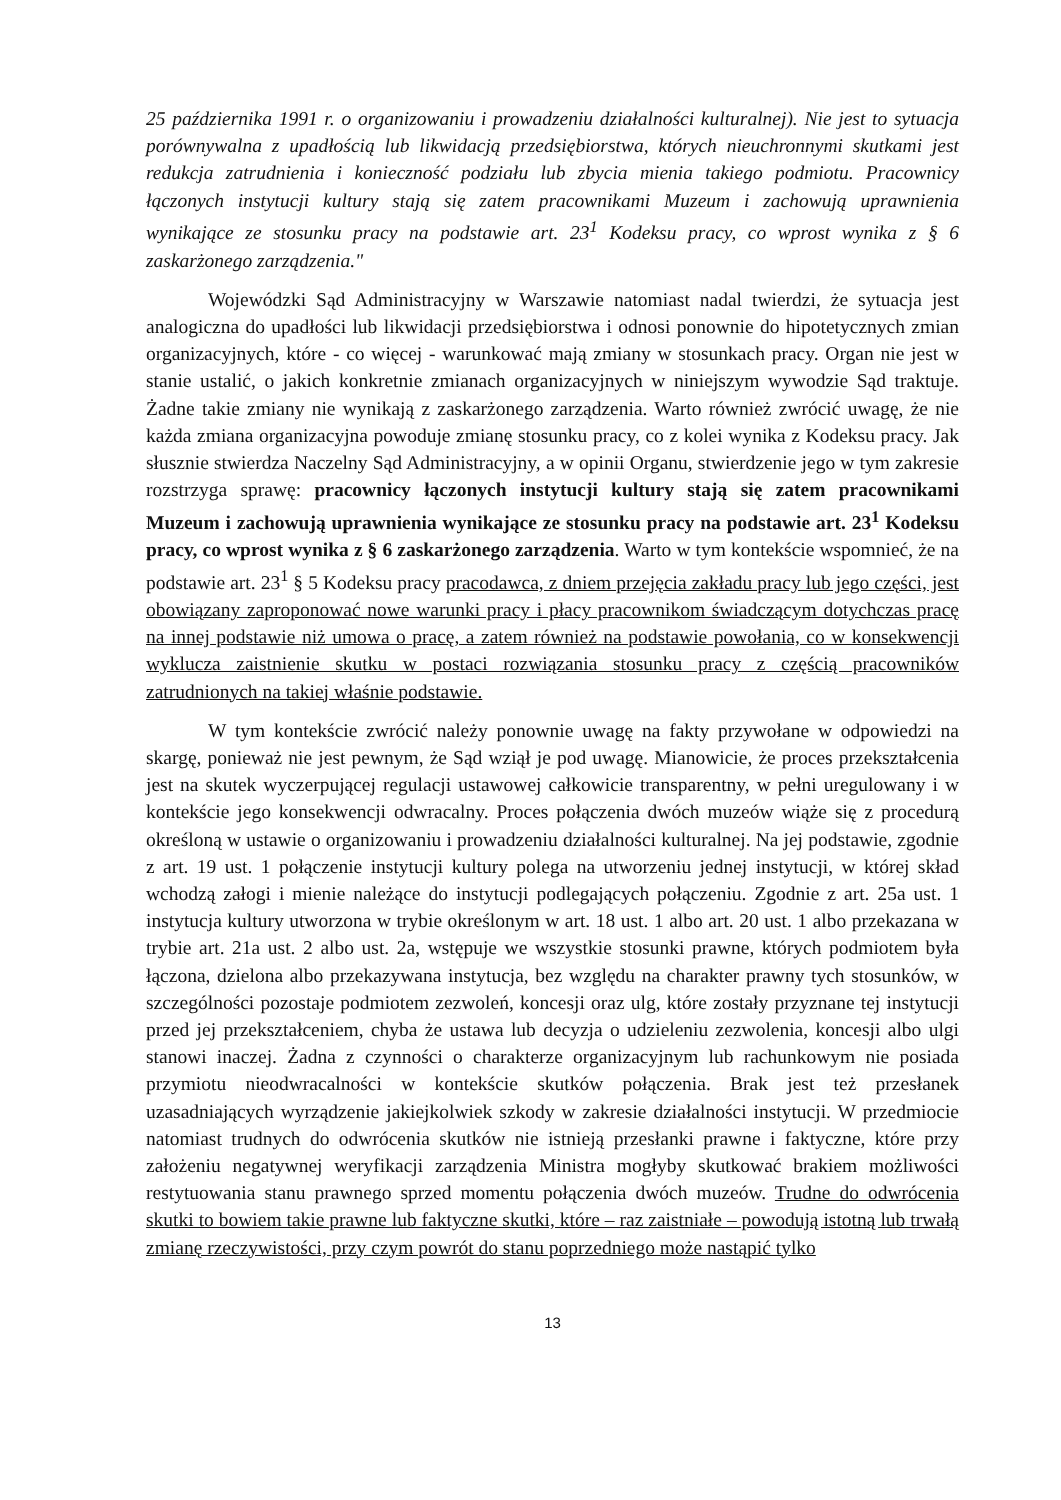25 października 1991 r. o organizowaniu i prowadzeniu działalności kulturalnej). Nie jest to sytuacja porównywalna z upadłością lub likwidacją przedsiębiorstwa, których nieuchronnymi skutkami jest redukcja zatrudnienia i konieczność podziału lub zbycia mienia takiego podmiotu. Pracownicy łączonych instytucji kultury stają się zatem pracownikami Muzeum i zachowują uprawnienia wynikające ze stosunku pracy na podstawie art. 23<sup>1</sup> Kodeksu pracy, co wprost wynika z § 6 zaskarżonego zarządzenia."
Wojewódzki Sąd Administracyjny w Warszawie natomiast nadal twierdzi, że sytuacja jest analogiczna do upadłości lub likwidacji przedsiębiorstwa i odnosi ponownie do hipotetycznych zmian organizacyjnych, które - co więcej - warunkować mają zmiany w stosunkach pracy. Organ nie jest w stanie ustalić, o jakich konkretnie zmianach organizacyjnych w niniejszym wywodzie Sąd traktuje. Żadne takie zmiany nie wynikają z zaskarżonego zarządzenia. Warto również zwrócić uwagę, że nie każda zmiana organizacyjna powoduje zmianę stosunku pracy, co z kolei wynika z Kodeksu pracy. Jak słusznie stwierdza Naczelny Sąd Administracyjny, a w opinii Organu, stwierdzenie jego w tym zakresie rozstrzyga sprawę: pracownicy łączonych instytucji kultury stają się zatem pracownikami Muzeum i zachowują uprawnienia wynikające ze stosunku pracy na podstawie art. 23<sup>1</sup> Kodeksu pracy, co wprost wynika z § 6 zaskarżonego zarządzenia. Warto w tym kontekście wspomnieć, że na podstawie art. 23<sup>1</sup> § 5 Kodeksu pracy pracodawca, z dniem przejęcia zakładu pracy lub jego części, jest obowiązany zaproponować nowe warunki pracy i płacy pracownikom świadczącym dotychczas pracę na innej podstawie niż umowa o pracę, a zatem również na podstawie powołania, co w konsekwencji wyklucza zaistnienie skutku w postaci rozwiązania stosunku pracy z częścią pracowników zatrudnionych na takiej właśnie podstawie.
W tym kontekście zwrócić należy ponownie uwagę na fakty przywołane w odpowiedzi na skargę, ponieważ nie jest pewnym, że Sąd wziął je pod uwagę. Mianowicie, że proces przekształcenia jest na skutek wyczerpującej regulacji ustawowej całkowicie transparentny, w pełni uregulowany i w kontekście jego konsekwencji odwracalny. Proces połączenia dwóch muzeów wiąże się z procedurą określoną w ustawie o organizowaniu i prowadzeniu działalności kulturalnej. Na jej podstawie, zgodnie z art. 19 ust. 1 połączenie instytucji kultury polega na utworzeniu jednej instytucji, w której skład wchodzą załogi i mienie należące do instytucji podlegających połączeniu. Zgodnie z art. 25a ust. 1 instytucja kultury utworzona w trybie określonym w art. 18 ust. 1 albo art. 20 ust. 1 albo przekazana w trybie art. 21a ust. 2 albo ust. 2a, wstępuje we wszystkie stosunki prawne, których podmiotem była łączona, dzielona albo przekazywana instytucja, bez względu na charakter prawny tych stosunków, w szczególności pozostaje podmiotem zezwoleń, koncesji oraz ulg, które zostały przyznane tej instytucji przed jej przekształceniem, chyba że ustawa lub decyzja o udzieleniu zezwolenia, koncesji albo ulgi stanowi inaczej. Żadna z czynności o charakterze organizacyjnym lub rachunkowym nie posiada przymiotu nieodwracalności w kontekście skutków połączenia. Brak jest też przesłanek uzasadniających wyrządzenie jakiejkolwiek szkody w zakresie działalności instytucji. W przedmiocie natomiast trudnych do odwrócenia skutków nie istnieją przesłanki prawne i faktyczne, które przy założeniu negatywnej weryfikacji zarządzenia Ministra mogłyby skutkować brakiem możliwości restytuowania stanu prawnego sprzed momentu połączenia dwóch muzeów. Trudne do odwrócenia skutki to bowiem takie prawne lub faktyczne skutki, które – raz zaistniałe – powodują istotną lub trwałą zmianę rzeczywistości, przy czym powrót do stanu poprzedniego może nastąpić tylko
13